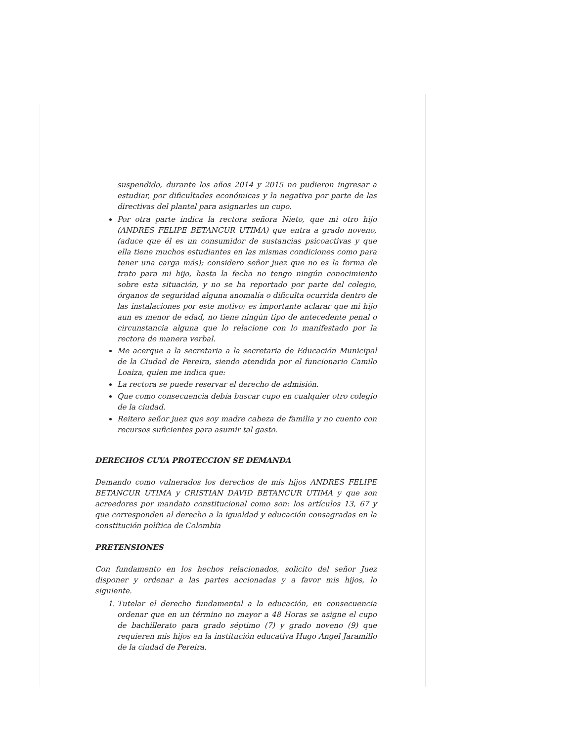suspendido, durante los años 2014 y 2015 no pudieron ingresar a estudiar, por dificultades económicas y la negativa por parte de las directivas del plantel para asignarles un cupo.
Por otra parte indica la rectora señora Nieto, que mi otro hijo (ANDRES FELIPE BETANCUR UTIMA) que entra a grado noveno, (aduce que él es un consumidor de sustancias psicoactivas y que ella tiene muchos estudiantes en las mismas condiciones como para tener una carga más); considero señor juez que no es la forma de trato para mi hijo, hasta la fecha no tengo ningún conocimiento sobre esta situación, y no se ha reportado por parte del colegio, órganos de seguridad alguna anomalía o dificulta ocurrida dentro de las instalaciones por este motivo; es importante aclarar que mi hijo aun es menor de edad, no tiene ningún tipo de antecedente penal o circunstancia alguna que lo relacione con lo manifestado por la rectora de manera verbal.
Me acerque a la secretaria a la secretaria de Educación Municipal de la Ciudad de Pereira, siendo atendida por el funcionario Camilo Loaiza, quien me indica que:
La rectora se puede reservar el derecho de admisión.
Que como consecuencia debía buscar cupo en cualquier otro colegio de la ciudad.
Reitero señor juez que soy madre cabeza de familia y no cuento con recursos suficientes para asumir tal gasto.
DERECHOS CUYA PROTECCION SE DEMANDA
Demando como vulnerados los derechos de mis hijos ANDRES FELIPE BETANCUR UTIMA y CRISTIAN DAVID BETANCUR UTIMA y que son acreedores por mandato constitucional como son: los artículos 13, 67 y que corresponden al derecho a la igualdad y educación consagradas en la constitución política de Colombia
PRETENSIONES
Con fundamento en los hechos relacionados, solicito del señor Juez disponer y ordenar a las partes accionadas y a favor mis hijos, lo siguiente.
1. Tutelar el derecho fundamental a la educación, en consecuencia ordenar que en un término no mayor a 48 Horas se asigne el cupo de bachillerato para grado séptimo (7) y grado noveno (9) que requieren mis hijos en la institución educativa Hugo Angel Jaramillo de la ciudad de Pereira.